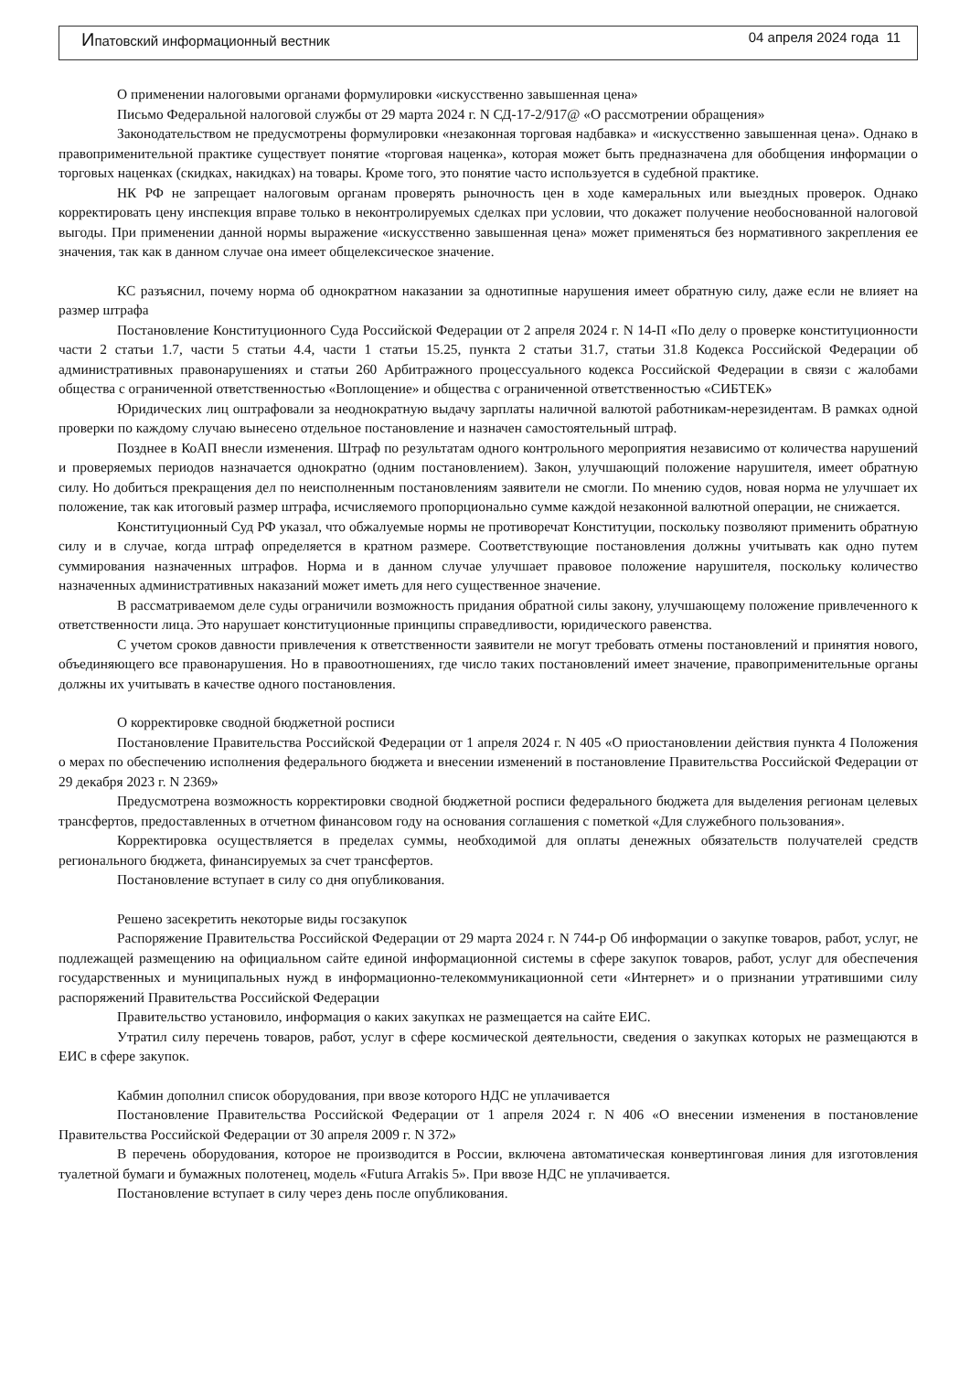Ипатовский информационный вестник 04 апреля 2024 года 11
О применении налоговыми органами формулировки «искусственно завышенная цена»
Письмо Федеральной налоговой службы от 29 марта 2024 г. N СД-17-2/917@ «О рассмотрении обращения»
Законодательством не предусмотрены формулировки «незаконная торговая надбавка» и «искусственно завышенная цена». Однако в правоприменительной практике существует понятие «торговая наценка», которая может быть предназначена для обобщения информации о торговых наценках (скидках, накидках) на товары. Кроме того, это понятие часто используется в судебной практике.
НК РФ не запрещает налоговым органам проверять рыночность цен в ходе камеральных или выездных проверок. Однако корректировать цену инспекция вправе только в неконтролируемых сделках при условии, что докажет получение необоснованной налоговой выгоды. При применении данной нормы выражение «искусственно завышенная цена» может применяться без нормативного закрепления ее значения, так как в данном случае она имеет общелексическое значение.
КС разъяснил, почему норма об однократном наказании за однотипные нарушения имеет обратную силу, даже если не влияет на размер штрафа
Постановление Конституционного Суда Российской Федерации от 2 апреля 2024 г. N 14-П «По делу о проверке конституционности части 2 статьи 1.7, части 5 статьи 4.4, части 1 статьи 15.25, пункта 2 статьи 31.7, статьи 31.8 Кодекса Российской Федерации об административных правонарушениях и статьи 260 Арбитражного процессуального кодекса Российской Федерации в связи с жалобами общества с ограниченной ответственностью «Воплощение» и общества с ограниченной ответственностью «СИБТЕК»
Юридических лиц оштрафовали за неоднократную выдачу зарплаты наличной валютой работникам-нерезидентам. В рамках одной проверки по каждому случаю вынесено отдельное постановление и назначен самостоятельный штраф.
Позднее в КоАП внесли изменения. Штраф по результатам одного контрольного мероприятия независимо от количества нарушений и проверяемых периодов назначается однократно (одним постановлением). Закон, улучшающий положение нарушителя, имеет обратную силу. Но добиться прекращения дел по неисполненным постановлениям заявители не смогли. По мнению судов, новая норма не улучшает их положение, так как итоговый размер штрафа, исчисляемого пропорционально сумме каждой незаконной валютной операции, не снижается.
Конституционный Суд РФ указал, что обжалуемые нормы не противоречат Конституции, поскольку позволяют применить обратную силу и в случае, когда штраф определяется в кратном размере. Соответствующие постановления должны учитывать как одно путем суммирования назначенных штрафов. Норма и в данном случае улучшает правовое положение нарушителя, поскольку количество назначенных административных наказаний может иметь для него существенное значение.
В рассматриваемом деле суды ограничили возможность придания обратной силы закону, улучшающему положение привлеченного к ответственности лица. Это нарушает конституционные принципы справедливости, юридического равенства.
С учетом сроков давности привлечения к ответственности заявители не могут требовать отмены постановлений и принятия нового, объединяющего все правонарушения. Но в правоотношениях, где число таких постановлений имеет значение, правоприменительные органы должны их учитывать в качестве одного постановления.
О корректировке сводной бюджетной росписи
Постановление Правительства Российской Федерации от 1 апреля 2024 г. N 405 «О приостановлении действия пункта 4 Положения о мерах по обеспечению исполнения федерального бюджета и внесении изменений в постановление Правительства Российской Федерации от 29 декабря 2023 г. N 2369»
Предусмотрена возможность корректировки сводной бюджетной росписи федерального бюджета для выделения регионам целевых трансфертов, предоставленных в отчетном финансовом году на основания соглашения с пометкой «Для служебного пользования».
Корректировка осуществляется в пределах суммы, необходимой для оплаты денежных обязательств получателей средств регионального бюджета, финансируемых за счет трансфертов.
Постановление вступает в силу со дня опубликования.
Решено засекретить некоторые виды госзакупок
Распоряжение Правительства Российской Федерации от 29 марта 2024 г. N 744-р Об информации о закупке товаров, работ, услуг, не подлежащей размещению на официальном сайте единой информационной системы в сфере закупок товаров, работ, услуг для обеспечения государственных и муниципальных нужд в информационно-телекоммуникационной сети «Интернет» и о признании утратившими силу распоряжений Правительства Российской Федерации
Правительство установило, информация о каких закупках не размещается на сайте ЕИС.
Утратил силу перечень товаров, работ, услуг в сфере космической деятельности, сведения о закупках которых не размещаются в ЕИС в сфере закупок.
Кабмин дополнил список оборудования, при ввозе которого НДС не уплачивается
Постановление Правительства Российской Федерации от 1 апреля 2024 г. N 406 «О внесении изменения в постановление Правительства Российской Федерации от 30 апреля 2009 г. N 372»
В перечень оборудования, которое не производится в России, включена автоматическая конвертинговая линия для изготовления туалетной бумаги и бумажных полотенец, модель «Futura Arrakis 5». При ввозе НДС не уплачивается.
Постановление вступает в силу через день после опубликования.